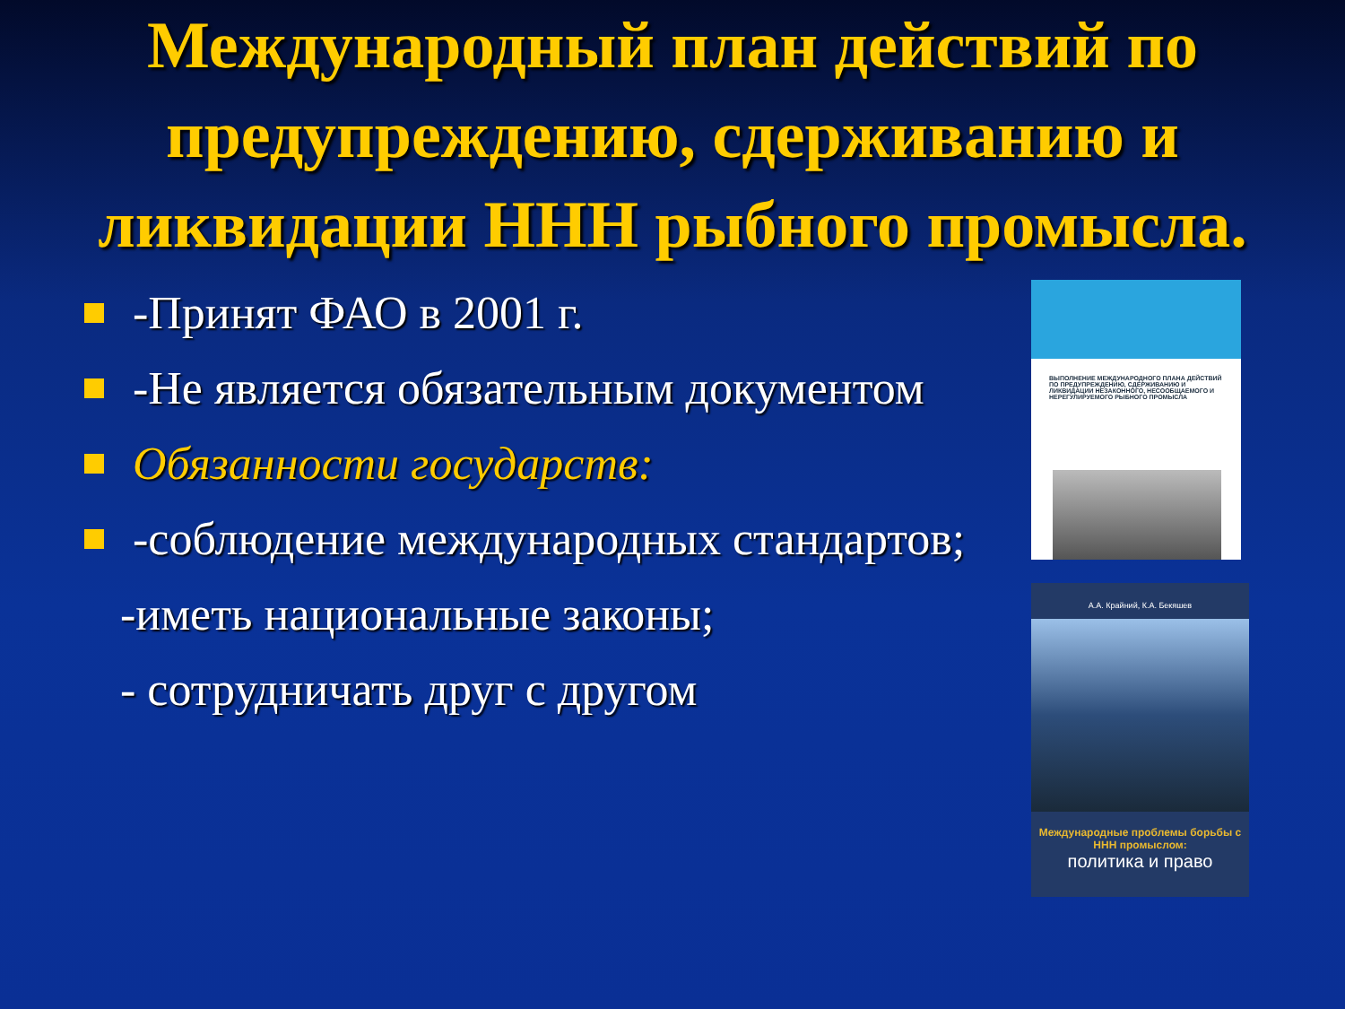Международный план действий по предупреждению, сдерживанию и ликвидации ННН рыбного промысла.
-Принят ФАО в 2001 г.
-Не является обязательным документом
Обязанности государств:
-соблюдение международных стандартов;
-иметь национальные законы;
- сотрудничать друг с другом
ВЫПОЛНЕНИЕ МЕЖДУНАРОДНОГО ПЛАНА ДЕЙСТВИЙ ПО ПРЕДУПРЕЖДЕНИЮ, СДЕРЖИВАНИЮ И ЛИКВИДАЦИИ НЕЗАКОННОГО, НЕСООБЩАЕМОГО И НЕРЕГУЛИРУЕМОГО РЫБНОГО ПРОМЫСЛА
А.А. Крайний, К.А. Бекяшев
Международные проблемы борьбы с ННН промыслом:
политика и право